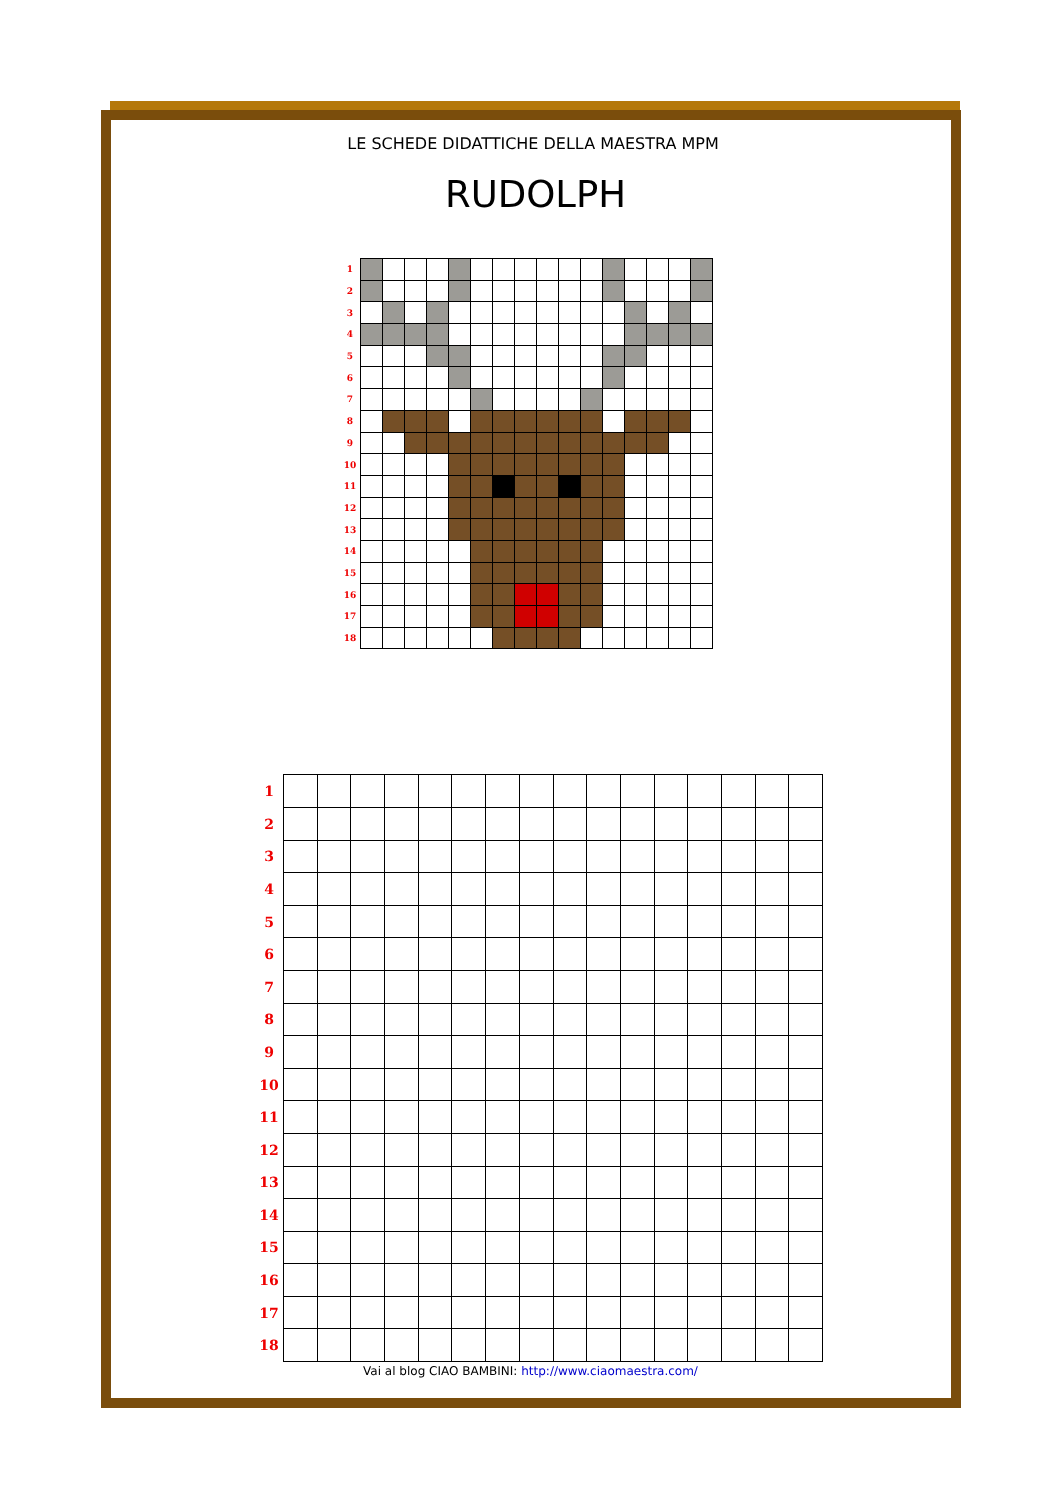LE SCHEDE DIDATTICHE DELLA MAESTRA MPM
RUDOLPH
| 1 | | | | | | | | | | | | | | | | |
| 2 | | | | | | | | | | | | | | | | |
| 3 | | | | | | | | | | | | | | | | |
| 4 | | | | | | | | | | | | | | | | |
| 5 | | | | | | | | | | | | | | | | |
| 6 | | | | | | | | | | | | | | | | |
| 7 | | | | | | | | | | | | | | | | |
| 8 | | | | | | | | | | | | | | | | |
| 9 | | | | | | | | | | | | | | | | |
| 10 | | | | | | | | | | | | | | | | |
| 11 | | | | | | | | | | | | | | | | |
| 12 | | | | | | | | | | | | | | | | |
| 13 | | | | | | | | | | | | | | | | |
| 14 | | | | | | | | | | | | | | | | |
| 15 | | | | | | | | | | | | | | | | |
| 16 | | | | | | | | | | | | | | | | |
| 17 | | | | | | | | | | | | | | | | |
| 18 | | | | | | | | | | | | | | | | |
| 1 | | | | | | | | | | | | | | | | |
| 2 | | | | | | | | | | | | | | | | |
| 3 | | | | | | | | | | | | | | | | |
| 4 | | | | | | | | | | | | | | | | |
| 5 | | | | | | | | | | | | | | | | |
| 6 | | | | | | | | | | | | | | | | |
| 7 | | | | | | | | | | | | | | | | |
| 8 | | | | | | | | | | | | | | | | |
| 9 | | | | | | | | | | | | | | | | |
| 10 | | | | | | | | | | | | | | | | |
| 11 | | | | | | | | | | | | | | | | |
| 12 | | | | | | | | | | | | | | | | |
| 13 | | | | | | | | | | | | | | | | |
| 14 | | | | | | | | | | | | | | | | |
| 15 | | | | | | | | | | | | | | | | |
| 16 | | | | | | | | | | | | | | | | |
| 17 | | | | | | | | | | | | | | | | |
| 18 | | | | | | | | | | | | | | | | |
Vai al blog CIAO BAMBINI: http://www.ciaomaestra.com/